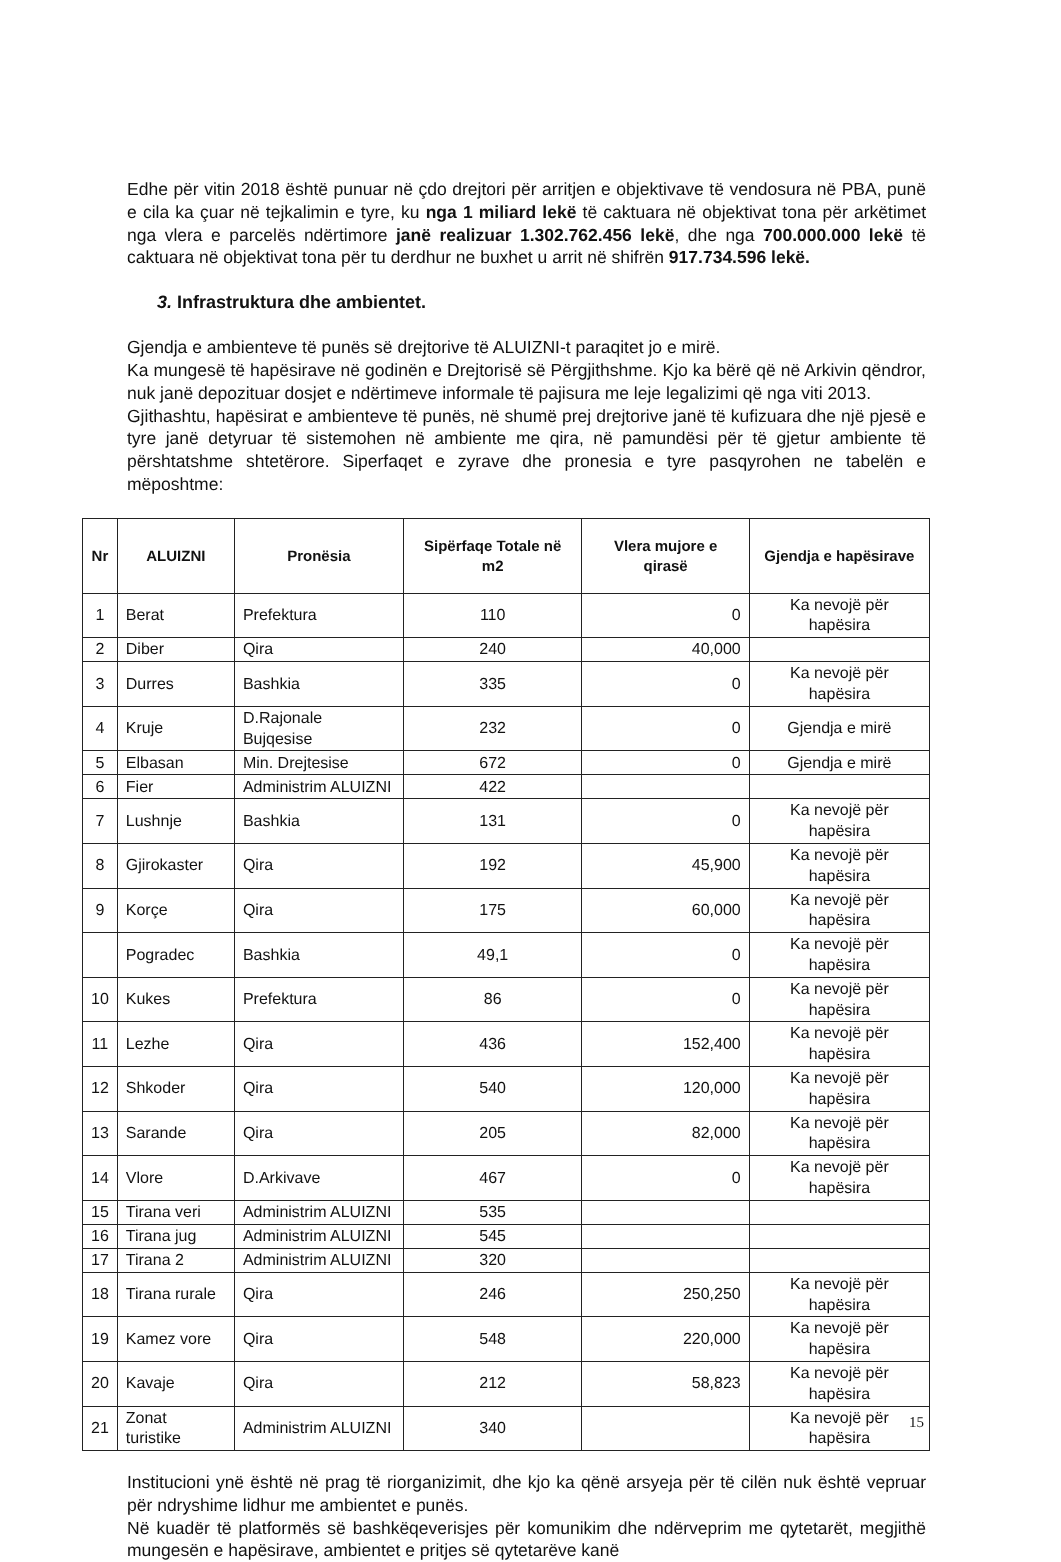Edhe për vitin 2018 është punuar në çdo drejtori për arritjen e objektivave të vendosura në PBA, punë e cila ka çuar në tejkalimin e tyre, ku nga 1 miliard lekë të caktuara në objektivat tona për arkëtimet nga vlera e parcelës ndërtimore janë realizuar 1.302.762.456 lekë, dhe nga 700.000.000 lekë të caktuara në objektivat tona për tu derdhur ne buxhet u arrit në shifrën 917.734.596 lekë.
3. Infrastruktura dhe ambientet.
Gjendja e ambienteve të punës së drejtorive të ALUIZNI-t paraqitet jo e mirë.
Ka mungesë të hapësirave në godinën e Drejtorisë së Përgjithshme. Kjo ka bërë që në Arkivin qëndror, nuk janë depozituar dosjet e ndërtimeve informale të pajisura me leje legalizimi që nga viti 2013.
Gjithashtu, hapësirat e ambienteve të punës, në shumë prej drejtorive janë të kufizuara dhe një pjesë e tyre janë detyruar të sistemohen në ambiente me qira, në pamundësi për të gjetur ambiente të përshtatshme shtetërore. Siperfaqet e zyrave dhe pronesia e tyre pasqyrohen ne tabelën e mëposhtme:
| Nr | ALUIZNI | Pronësia | Sipërfaqe Totale në m2 | Vlera mujore e qirasë | Gjendja e hapësirave |
| --- | --- | --- | --- | --- | --- |
| 1 | Berat | Prefektura | 110 | 0 | Ka nevojë për hapësira |
| 2 | Diber | Qira | 240 | 40,000 | |
| 3 | Durres | Bashkia | 335 | 0 | Ka nevojë për hapësira |
| 4 | Kruje | D.Rajonale Bujqesise | 232 | 0 | Gjendja e mirë |
| 5 | Elbasan | Min. Drejtesise | 672 | 0 | Gjendja e mirë |
| 6 | Fier | Administrim ALUIZNI | 422 | | |
| 7 | Lushnje | Bashkia | 131 | 0 | Ka nevojë për hapësira |
| 8 | Gjirokaster | Qira | 192 | 45,900 | Ka nevojë për hapësira |
| 9 | Korçe | Qira | 175 | 60,000 | Ka nevojë për hapësira |
| | Pogradec | Bashkia | 49,1 | 0 | Ka nevojë për hapësira |
| 10 | Kukes | Prefektura | 86 | 0 | Ka nevojë për hapësira |
| 11 | Lezhe | Qira | 436 | 152,400 | Ka nevojë për hapësira |
| 12 | Shkoder | Qira | 540 | 120,000 | Ka nevojë për hapësira |
| 13 | Sarande | Qira | 205 | 82,000 | Ka nevojë për hapësira |
| 14 | Vlore | D.Arkivave | 467 | 0 | Ka nevojë për hapësira |
| 15 | Tirana veri | Administrim ALUIZNI | 535 | | |
| 16 | Tirana jug | Administrim ALUIZNI | 545 | | |
| 17 | Tirana 2 | Administrim ALUIZNI | 320 | | |
| 18 | Tirana rurale | Qira | 246 | 250,250 | Ka nevojë për hapësira |
| 19 | Kamez vore | Qira | 548 | 220,000 | Ka nevojë për hapësira |
| 20 | Kavaje | Qira | 212 | 58,823 | Ka nevojë për hapësira |
| 21 | Zonat turistike | Administrim ALUIZNI | 340 | | Ka nevojë për hapësira |
Institucioni ynë është në prag të riorganizimit, dhe kjo ka qënë arsyeja për të cilën nuk është vepruar për ndryshime lidhur me ambientet e punës.
Në kuadër të platformës së bashkëqeverisjes për komunikim dhe ndërveprim me qytetarët, megjithë mungesën e hapësirave, ambientet e pritjes së qytetarëve kanë
15